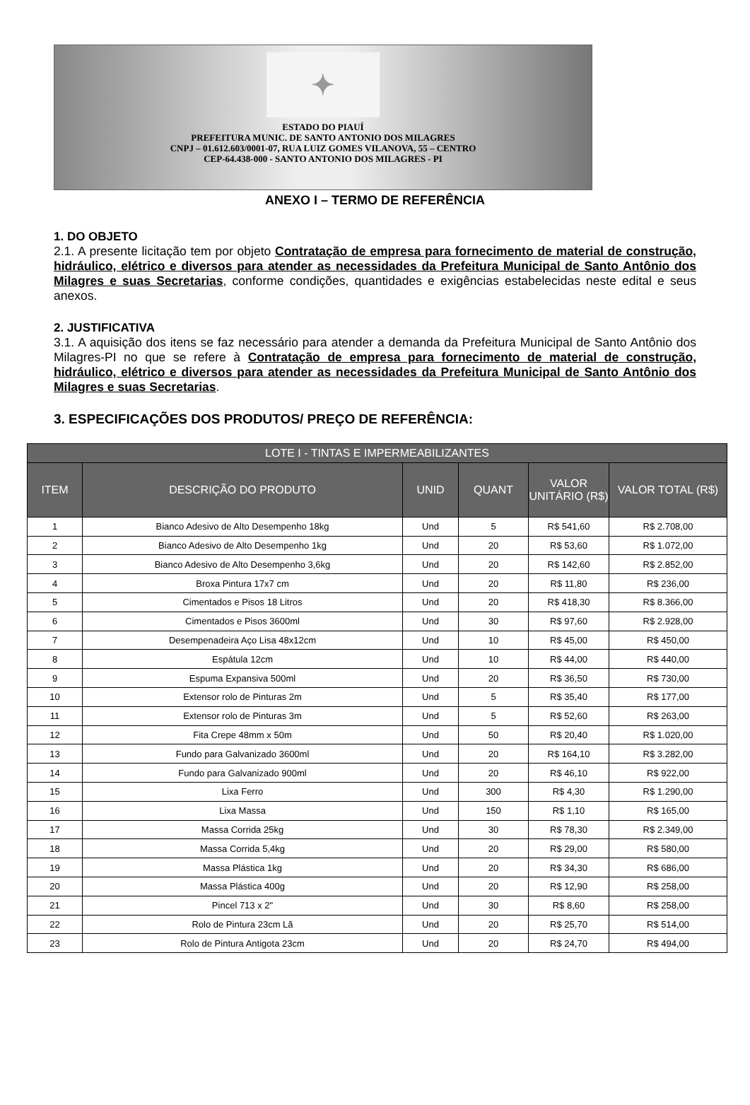✦
ESTADO DO PIAUÍ
PREFEITURA MUNIC. DE SANTO ANTONIO DOS MILAGRES
CNPJ – 01.612.603/0001-07, RUA LUIZ GOMES VILANOVA, 55 – CENTRO
CEP-64.438-000 - SANTO ANTONIO DOS MILAGRES - PI
ANEXO I – TERMO DE REFERÊNCIA
1. DO OBJETO
2.1. A presente licitação tem por objeto Contratação de empresa para fornecimento de material de construção, hidráulico, elétrico e diversos para atender as necessidades da Prefeitura Municipal de Santo Antônio dos Milagres e suas Secretarias, conforme condições, quantidades e exigências estabelecidas neste edital e seus anexos.
2. JUSTIFICATIVA
3.1. A aquisição dos itens se faz necessário para atender a demanda da Prefeitura Municipal de Santo Antônio dos Milagres-PI no que se refere à Contratação de empresa para fornecimento de material de construção, hidráulico, elétrico e diversos para atender as necessidades da Prefeitura Municipal de Santo Antônio dos Milagres e suas Secretarias.
3. ESPECIFICAÇÕES DOS PRODUTOS/ PREÇO DE REFERÊNCIA:
| LOTE I - TINTAS E IMPERMEABILIZANTES | | | | | |
| --- | --- | --- | --- | --- | --- |
| ITEM | DESCRIÇÃO DO PRODUTO | UNID | QUANT | VALOR UNITÁRIO (R$) | VALOR TOTAL (R$) |
| 1 | Bianco Adesivo de Alto Desempenho 18kg | Und | 5 | R$ 541,60 | R$ 2.708,00 |
| 2 | Bianco Adesivo de Alto Desempenho 1kg | Und | 20 | R$ 53,60 | R$ 1.072,00 |
| 3 | Bianco Adesivo de Alto Desempenho 3,6kg | Und | 20 | R$ 142,60 | R$ 2.852,00 |
| 4 | Broxa Pintura 17x7 cm | Und | 20 | R$ 11,80 | R$ 236,00 |
| 5 | Cimentados e Pisos 18 Litros | Und | 20 | R$ 418,30 | R$ 8.366,00 |
| 6 | Cimentados e Pisos 3600ml | Und | 30 | R$ 97,60 | R$ 2.928,00 |
| 7 | Desempenadeira Aço Lisa 48x12cm | Und | 10 | R$ 45,00 | R$ 450,00 |
| 8 | Espátula 12cm | Und | 10 | R$ 44,00 | R$ 440,00 |
| 9 | Espuma Expansiva 500ml | Und | 20 | R$ 36,50 | R$ 730,00 |
| 10 | Extensor rolo de Pinturas 2m | Und | 5 | R$ 35,40 | R$ 177,00 |
| 11 | Extensor rolo de Pinturas 3m | Und | 5 | R$ 52,60 | R$ 263,00 |
| 12 | Fita Crepe 48mm x 50m | Und | 50 | R$ 20,40 | R$ 1.020,00 |
| 13 | Fundo para Galvanizado 3600ml | Und | 20 | R$ 164,10 | R$ 3.282,00 |
| 14 | Fundo para Galvanizado 900ml | Und | 20 | R$ 46,10 | R$ 922,00 |
| 15 | Lixa Ferro | Und | 300 | R$ 4,30 | R$ 1.290,00 |
| 16 | Lixa Massa | Und | 150 | R$ 1,10 | R$ 165,00 |
| 17 | Massa Corrida 25kg | Und | 30 | R$ 78,30 | R$ 2.349,00 |
| 18 | Massa Corrida 5,4kg | Und | 20 | R$ 29,00 | R$ 580,00 |
| 19 | Massa Plástica 1kg | Und | 20 | R$ 34,30 | R$ 686,00 |
| 20 | Massa Plástica 400g | Und | 20 | R$ 12,90 | R$ 258,00 |
| 21 | Pincel 713 x 2" | Und | 30 | R$ 8,60 | R$ 258,00 |
| 22 | Rolo de Pintura 23cm Lã | Und | 20 | R$ 25,70 | R$ 514,00 |
| 23 | Rolo de Pintura Antigota 23cm | Und | 20 | R$ 24,70 | R$ 494,00 |